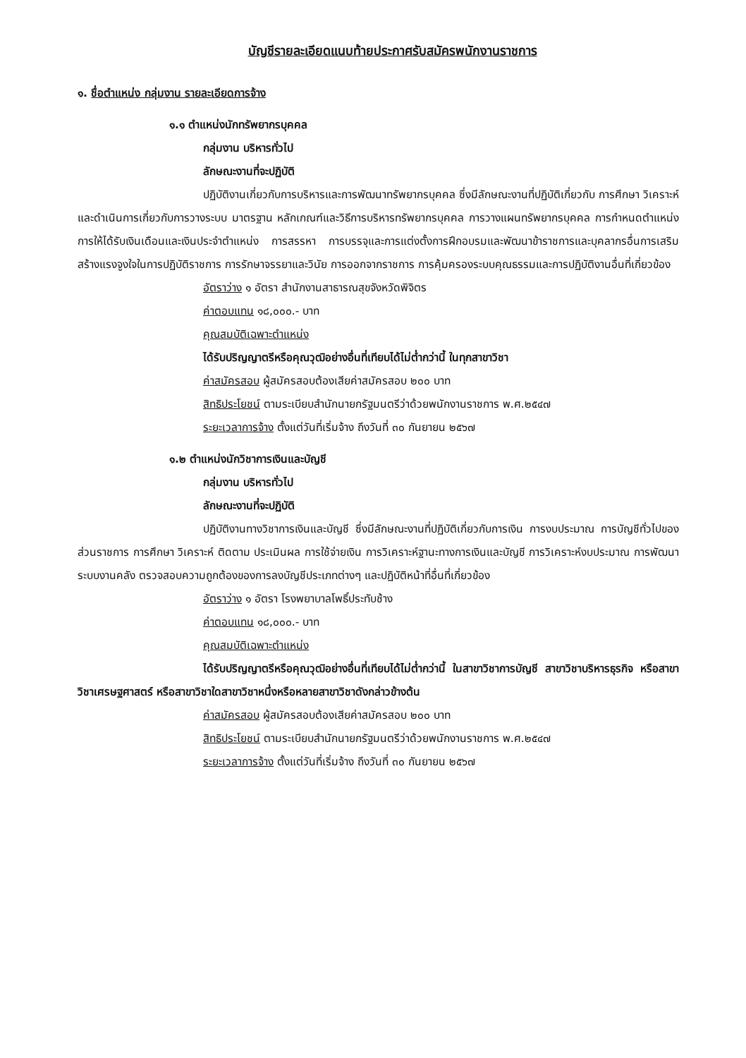บัญชีรายละเอียดแนบท้ายประกาศรับสมัครพนักงานราชการ
๑. ชื่อตำแหน่ง กลุ่มงาน รายละเอียดการจ้าง
๑.๑ ตำแหน่งนักทรัพยากรบุคคล
กลุ่มงาน บริหารทั่วไป
ลักษณะงานที่จะปฏิบัติ
ปฏิบัติงานเกี่ยวกับการบริหารและการพัฒนาทรัพยากรบุคคล ซึ่งมีลักษณะงานที่ปฏิบัติเกี่ยวกับ การศึกษา วิเคราะห์และดำเนินการเกี่ยวกับการวางระบบ มาตรฐาน หลักเกณฑ์และวิธีการบริหารทรัพยากรบุคคล การวางแผนทรัพยากรบุคคล การกำหนดตำแหน่ง การให้ได้รับเงินเดือนและเงินประจำตำแหน่ง การสรรหา การบรรจุและการแต่งตั้งการฝึกอบรมและพัฒนาข้าราชการและบุคลากรอื่นการเสริมสร้างแรงจูงใจในการปฏิบัติราชการ การรักษาจรรยาและวินัย การออกจากราชการ การคุ้มครองระบบคุณธรรมและการปฏิบัติงานอื่นที่เกี่ยวข้อง
อัตราว่าง ๑ อัตรา สำนักงานสาธารณสุขจังหวัดพิจิตร
ค่าตอบแทน ๑๘,๐๐๐.- บาท
คุณสมบัติเฉพาะตำแหน่ง
ได้รับปริญญาตรีหรือคุณวุฒิอย่างอื่นที่เทียบได้ไม่ต่ำกว่านี้ ในทุกสาขาวิชา
ค่าสมัครสอบ ผู้สมัครสอบต้องเสียค่าสมัครสอบ ๒๐๐ บาท
สิทธิประโยชน์ ตามระเบียบสำนักนายกรัฐมนตรีว่าด้วยพนักงานราชการ พ.ศ.๒๕๔๗
ระยะเวลาการจ้าง ตั้งแต่วันที่เริ่มจ้าง ถึงวันที่ ๓๐ กันยายน ๒๕๖๗
๑.๒ ตำแหน่งนักวิชาการเงินและบัญชี
กลุ่มงาน บริหารทั่วไป
ลักษณะงานที่จะปฏิบัติ
ปฏิบัติงานทางวิชาการเงินและบัญชี ซึ่งมีลักษณะงานที่ปฏิบัติเกี่ยวกับการเงิน การงบประมาณ การบัญชีทั่วไปของส่วนราชการ การศึกษา วิเคราะห์ ติดตาม ประเมินผล การใช้จ่ายเงิน การวิเคราะห์ฐานะทางการเงินและบัญชี การวิเคราะห์งบประมาณ การพัฒนาระบบงานคลัง ตรวจสอบความถูกต้องของการลงบัญชีประเภทต่างๆ และปฏิบัติหน้าที่อื่นที่เกี่ยวข้อง
อัตราว่าง ๑ อัตรา โรงพยาบาลโพธิ์ประทับช้าง
ค่าตอบแทน ๑๘,๐๐๐.- บาท
คุณสมบัติเฉพาะตำแหน่ง
ได้รับปริญญาตรีหรือคุณวุฒิอย่างอื่นที่เทียบได้ไม่ต่ำกว่านี้ ในสาขาวิชาการบัญชี สาขาวิชาบริหารธุรกิจ หรือสาขาวิชาเศรษฐศาสตร์ หรือสาขาวิชาใดสาขาวิชาหนึ่งหรือหลายสาขาวิชาดังกล่าวข้างต้น
ค่าสมัครสอบ ผู้สมัครสอบต้องเสียค่าสมัครสอบ ๒๐๐ บาท
สิทธิประโยชน์ ตามระเบียบสำนักนายกรัฐมนตรีว่าด้วยพนักงานราชการ พ.ศ.๒๕๔๗
ระยะเวลาการจ้าง ตั้งแต่วันที่เริ่มจ้าง ถึงวันที่ ๓๐ กันยายน ๒๕๖๗